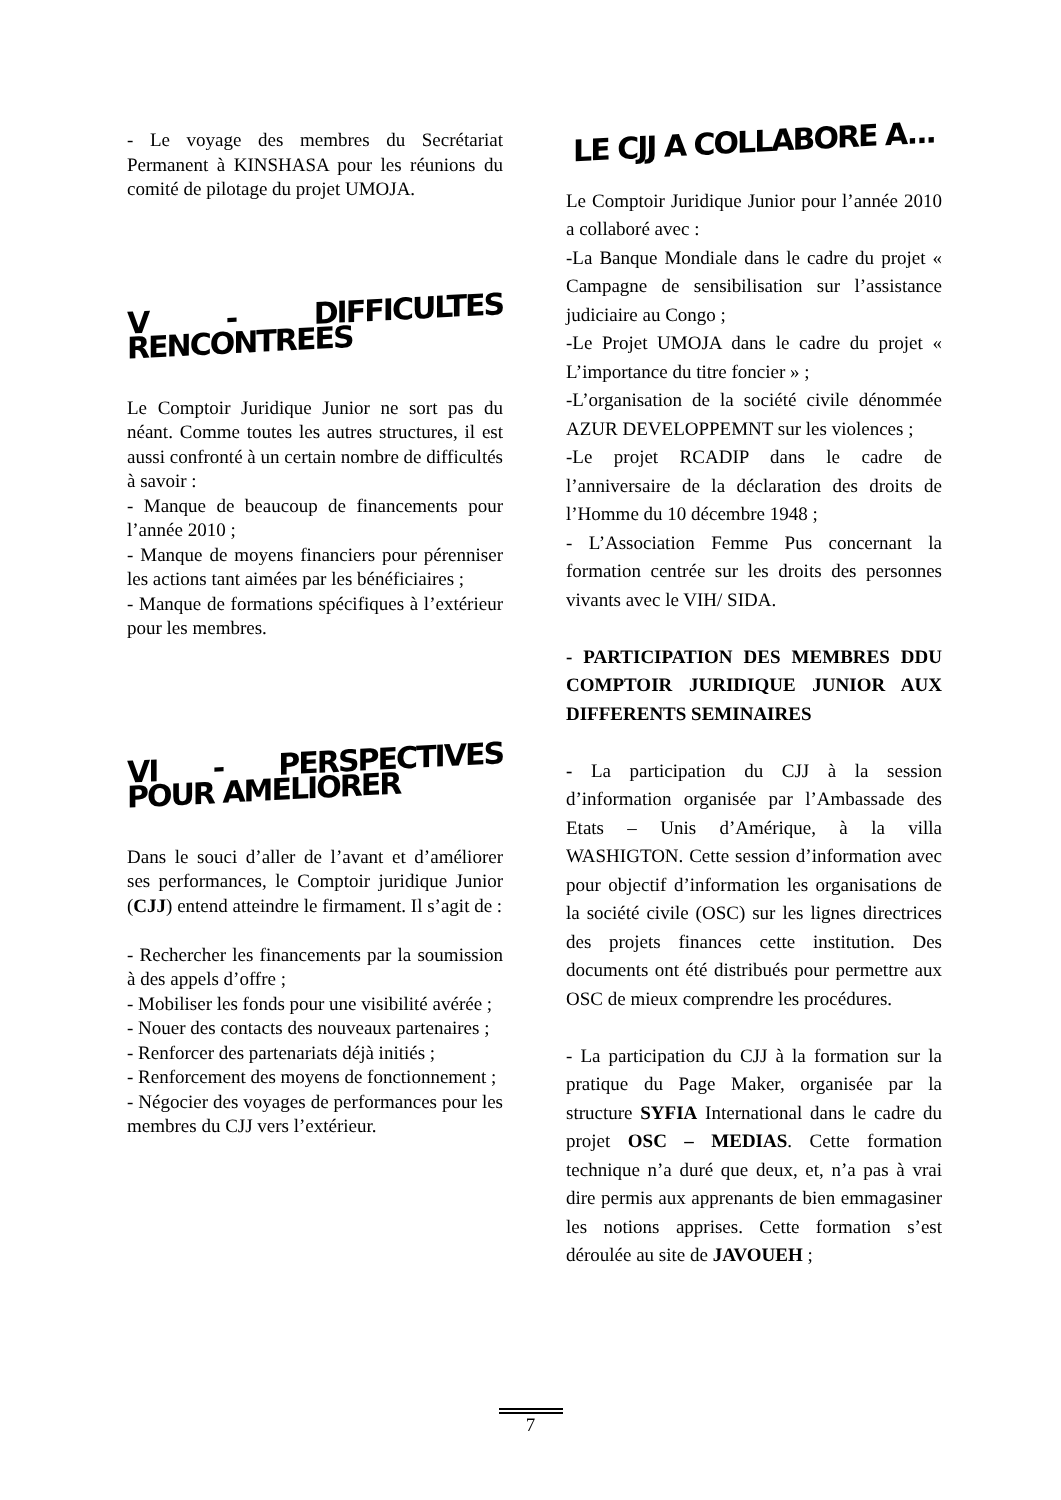- Le voyage des membres du Secrétariat Permanent à KINSHASA pour les réunions du comité de pilotage du projet UMOJA.
V - DIFFICULTES RENCONTREES
Le Comptoir Juridique Junior ne sort pas du néant. Comme toutes les autres structures, il est aussi confronté à un certain nombre de difficultés à savoir :
- Manque de beaucoup de financements pour l’année 2010 ;
- Manque de moyens financiers pour pérenniser les actions tant aimées par les bénéficiaires ;
- Manque de formations spécifiques à l’extérieur pour les membres.
VI - PERSPECTIVES POUR AMELIORER
Dans le souci d’aller de l’avant et d’améliorer ses performances, le Comptoir juridique Junior (CJJ) entend atteindre le firmament. Il s’agit de :
- Rechercher les financements par la soumission à des appels d’offre ;
- Mobiliser les fonds pour une visibilité avérée ;
- Nouer des contacts des nouveaux partenaires ;
- Renforcer des partenariats déjà initiés ;
- Renforcement des moyens de fonctionnement ;
- Négocier des voyages de performances pour les membres du CJJ vers l’extérieur.
LE CJJ A COLLABORE A...
Le Comptoir Juridique Junior pour l’année 2010 a collaboré avec :
-La Banque Mondiale dans le cadre du projet « Campagne de sensibilisation sur l’assistance judiciaire au Congo ;
-Le Projet UMOJA dans le cadre du projet « L’importance du titre foncier » ;
-L’organisation de la société civile dénommée AZUR DEVELOPPEMNT sur les violences ;
-Le projet RCADIP dans le cadre de l’anniversaire de la déclaration des droits de l’Homme du 10 décembre 1948 ;
- L’Association Femme Pus concernant la formation centrée sur les droits des personnes vivants avec le VIH/ SIDA.
- PARTICIPATION DES MEMBRES DDU COMPTOIR JURIDIQUE JUNIOR AUX DIFFERENTS SEMINAIRES
- La participation du CJJ à la session d’information organisée par l’Ambassade des Etats – Unis d’Amérique, à la villa WASHIGTON. Cette session d’information avec pour objectif d’information les organisations de la société civile (OSC) sur les lignes directrices des projets finances cette institution. Des documents ont été distribués pour permettre aux OSC de mieux comprendre les procédures.
- La participation du CJJ à la formation sur la pratique du Page Maker, organisée par la structure SYFIA International dans le cadre du projet OSC – MEDIAS. Cette formation technique n’a duré que deux, et, n’a pas à vrai dire permis aux apprenants de bien emmagasiner les notions apprises. Cette formation s’est déroulée au site de JAVOUEH ;
7